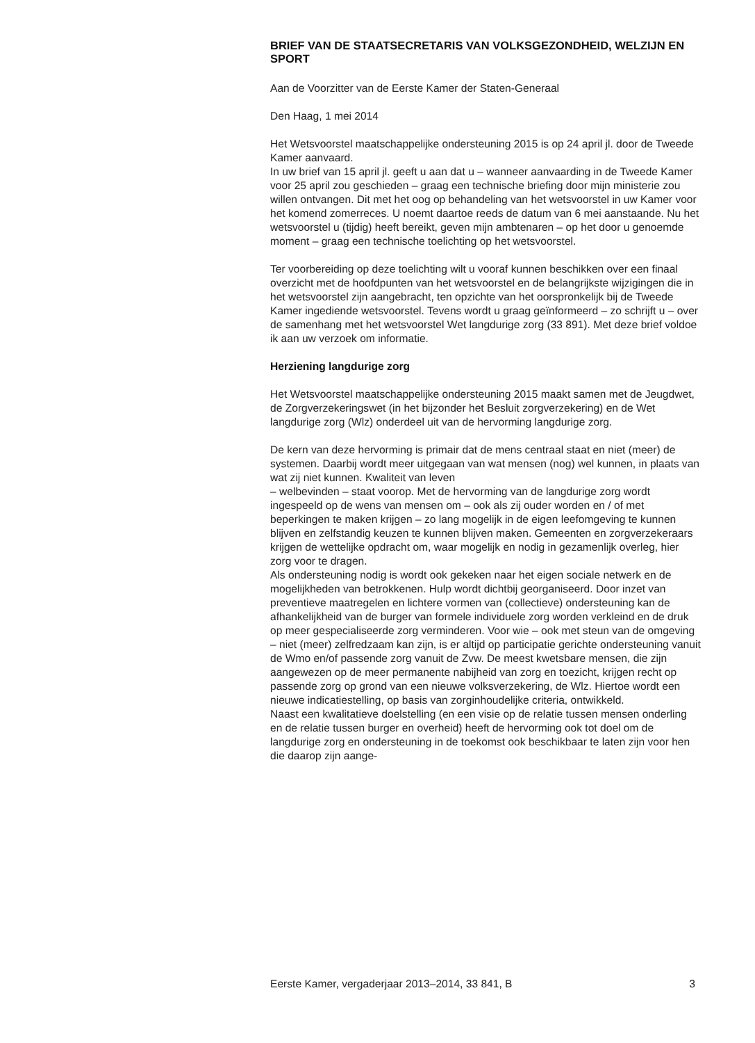BRIEF VAN DE STAATSECRETARIS VAN VOLKSGEZONDHEID, WELZIJN EN SPORT
Aan de Voorzitter van de Eerste Kamer der Staten-Generaal
Den Haag, 1 mei 2014
Het Wetsvoorstel maatschappelijke ondersteuning 2015 is op 24 april jl. door de Tweede Kamer aanvaard.
In uw brief van 15 april jl. geeft u aan dat u – wanneer aanvaarding in de Tweede Kamer voor 25 april zou geschieden – graag een technische briefing door mijn ministerie zou willen ontvangen. Dit met het oog op behandeling van het wetsvoorstel in uw Kamer voor het komend zomerreces. U noemt daartoe reeds de datum van 6 mei aanstaande. Nu het wetsvoorstel u (tijdig) heeft bereikt, geven mijn ambtenaren – op het door u genoemde moment – graag een technische toelichting op het wetsvoorstel.
Ter voorbereiding op deze toelichting wilt u vooraf kunnen beschikken over een finaal overzicht met de hoofdpunten van het wetsvoorstel en de belangrijkste wijzigingen die in het wetsvoorstel zijn aangebracht, ten opzichte van het oorspronkelijk bij de Tweede Kamer ingediende wetsvoorstel. Tevens wordt u graag geïnformeerd – zo schrijft u – over de samenhang met het wetsvoorstel Wet langdurige zorg (33 891). Met deze brief voldoe ik aan uw verzoek om informatie.
Herziening langdurige zorg
Het Wetsvoorstel maatschappelijke ondersteuning 2015 maakt samen met de Jeugdwet, de Zorgverzekeringswet (in het bijzonder het Besluit zorgverzekering) en de Wet langdurige zorg (Wlz) onderdeel uit van de hervorming langdurige zorg.
De kern van deze hervorming is primair dat de mens centraal staat en niet (meer) de systemen. Daarbij wordt meer uitgegaan van wat mensen (nog) wel kunnen, in plaats van wat zij niet kunnen. Kwaliteit van leven
– welbevinden – staat voorop. Met de hervorming van de langdurige zorg wordt ingespeeld op de wens van mensen om – ook als zij ouder worden en / of met beperkingen te maken krijgen – zo lang mogelijk in de eigen leefomgeving te kunnen blijven en zelfstandig keuzen te kunnen blijven maken. Gemeenten en zorgverzekeraars krijgen de wettelijke opdracht om, waar mogelijk en nodig in gezamenlijk overleg, hier zorg voor te dragen.
Als ondersteuning nodig is wordt ook gekeken naar het eigen sociale netwerk en de mogelijkheden van betrokkenen. Hulp wordt dichtbij georganiseerd. Door inzet van preventieve maatregelen en lichtere vormen van (collectieve) ondersteuning kan de afhankelijkheid van de burger van formele individuele zorg worden verkleind en de druk op meer gespecialiseerde zorg verminderen. Voor wie – ook met steun van de omgeving – niet (meer) zelfredzaam kan zijn, is er altijd op participatie gerichte ondersteuning vanuit de Wmo en/of passende zorg vanuit de Zvw. De meest kwetsbare mensen, die zijn aangewezen op de meer permanente nabijheid van zorg en toezicht, krijgen recht op passende zorg op grond van een nieuwe volksverzekering, de Wlz. Hiertoe wordt een nieuwe indicatiestelling, op basis van zorginhoudelijke criteria, ontwikkeld.
Naast een kwalitatieve doelstelling (en een visie op de relatie tussen mensen onderling en de relatie tussen burger en overheid) heeft de hervorming ook tot doel om de langdurige zorg en ondersteuning in de toekomst ook beschikbaar te laten zijn voor hen die daarop zijn aange-
Eerste Kamer, vergaderjaar 2013–2014, 33 841, B 3